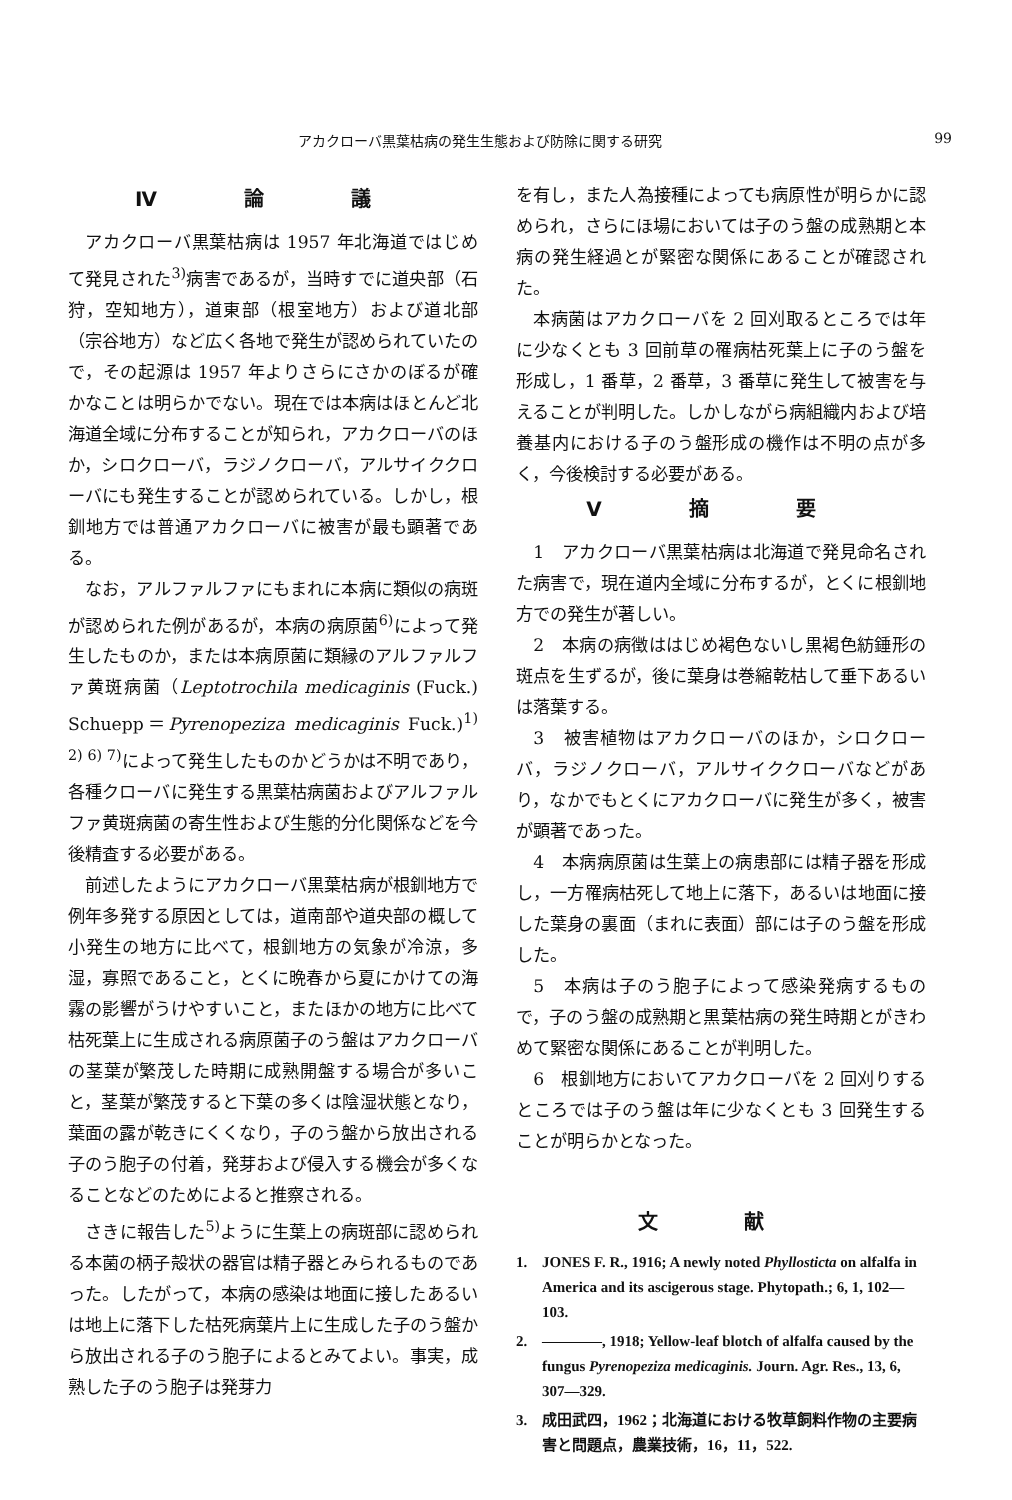アカクローバ黒葉枯病の発生生態および防除に関する研究 99
Ⅳ 論 議
アカクローバ黒葉枯病は 1957 年北海道ではじめて発見された<sup>3)</sup>病害であるが，当時すでに道央部（石狩，空知地方），道東部（根室地方）および道北部（宗谷地方）など広く各地で発生が認められていたので，その起源は 1957 年よりさらにさかのぼるが確かなことは明らかでない。現在では本病はほとんど北海道全域に分布することが知られ，アカクローバのほか，シロクローバ，ラジノクローバ，アルサイククローバにも発生することが認められている。しかし，根釧地方では普通アカクローバに被害が最も顕著である。
なお，アルファルファにもまれに本病に類似の病斑が認められた例があるが，本病の病原菌<sup>6)</sup>によって発生したものか，または本病原菌に類縁のアルファルファ黄斑病菌（Leptotrochila medicaginis (Fuck.) Schuepp＝Pyrenopeziza medicaginis Fuck.)<sup>1) 2) 6) 7)</sup>によって発生したものかどうかは不明であり，各種クローバに発生する黒葉枯病菌およびアルファルファ黄斑病菌の寄生性および生態的分化関係などを今後精査する必要がある。
前述したようにアカクローバ黒葉枯病が根釧地方で例年多発する原因としては，道南部や道央部の概して小発生の地方に比べて，根釧地方の気象が冷涼，多湿，寡照であること，とくに晩春から夏にかけての海霧の影響がうけやすいこと，またほかの地方に比べて枯死葉上に生成される病原菌子のう盤はアカクローバの茎葉が繁茂した時期に成熟開盤する場合が多いこと，茎葉が繁茂すると下葉の多くは陰湿状態となり，葉面の露が乾きにくくなり，子のう盤から放出される子のう胞子の付着，発芽および侵入する機会が多くなることなどのためによると推察される。
さきに報告した<sup>5)</sup>ように生葉上の病斑部に認められる本菌の柄子殻状の器官は精子器とみられるものであった。したがって，本病の感染は地面に接したあるいは地上に落下した枯死病葉片上に生成した子のう盤から放出される子のう胞子によるとみてよい。事実，成熟した子のう胞子は発芽力
を有し，また人為接種によっても病原性が明らかに認められ，さらにほ場においては子のう盤の成熟期と本病の発生経過とが緊密な関係にあることが確認された。
本病菌はアカクローバを 2 回刈取るところでは年に少なくとも 3 回前草の罹病枯死葉上に子のう盤を形成し，1 番草，2 番草，3 番草に発生して被害を与えることが判明した。しかしながら病組織内および培養基内における子のう盤形成の機作は不明の点が多く，今後検討する必要がある。
Ⅴ 摘 要
1　アカクローバ黒葉枯病は北海道で発見命名された病害で，現在道内全域に分布するが，とくに根釧地方での発生が著しい。
2　本病の病徴ははじめ褐色ないし黒褐色紡錘形の斑点を生ずるが，後に葉身は巻縮乾枯して垂下あるいは落葉する。
3　被害植物はアカクローバのほか，シロクローバ，ラジノクローバ，アルサイククローバなどがあり，なかでもとくにアカクローバに発生が多く，被害が顕著であった。
4　本病病原菌は生葉上の病患部には精子器を形成し，一方罹病枯死して地上に落下，あるいは地面に接した葉身の裏面（まれに表面）部には子のう盤を形成した。
5　本病は子のう胞子によって感染発病するもので，子のう盤の成熟期と黒葉枯病の発生時期とがきわめて緊密な関係にあることが判明した。
6　根釧地方においてアカクローバを 2 回刈りするところでは子のう盤は年に少なくとも 3 回発生することが明らかとなった。
文 献
1. JONES F. R., 1916; A newly noted Phyllosticta on alfalfa in America and its ascigerous stage. Phytopath.; 6, 1, 102—103.
2. ————, 1918; Yellow-leaf blotch of alfalfa caused by the fungus Pyrenopeziza medicaginis. Journ. Agr. Res., 13, 6, 307—329.
3. 成田武四，1962；北海道における牧草飼料作物の主要病害と問題点，農業技術，16，11，522.